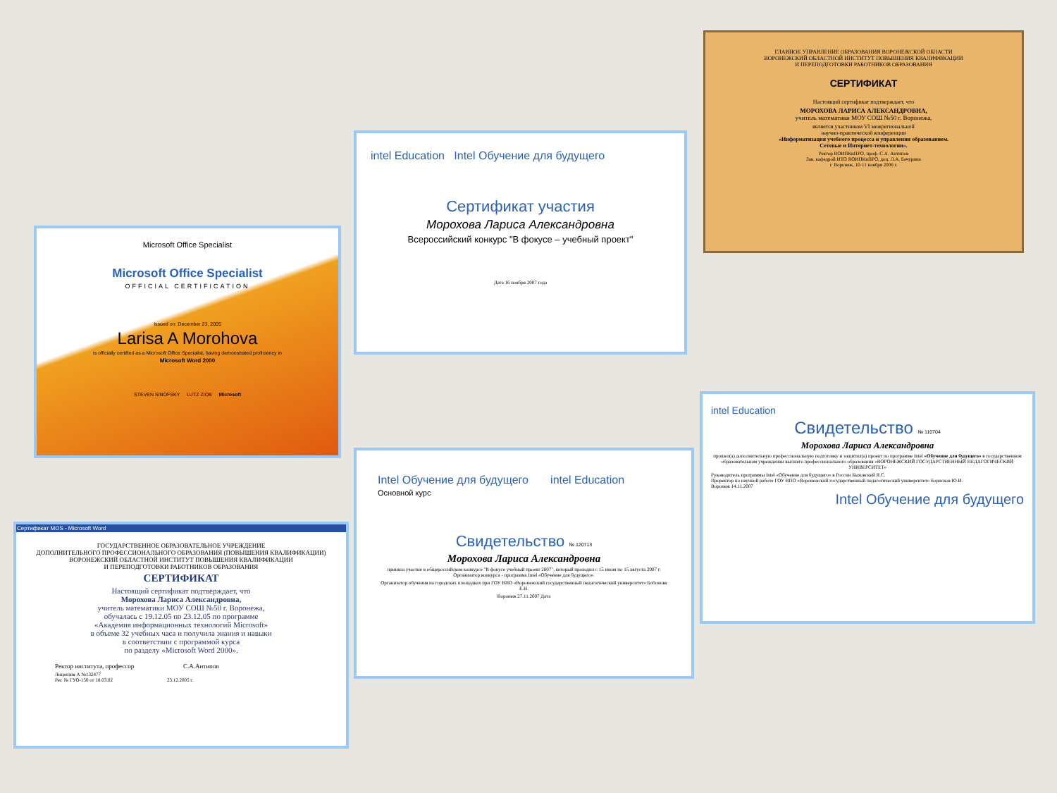ГЛАВНОЕ УПРАВЛЕНИЕ ОБРАЗОВАНИЯ ВОРОНЕЖСКОЙ ОБЛАСТИ
ВОРОНЕЖСКИЙ ОБЛАСТНОЙ ИНСТИТУТ ПОВЫШЕНИЯ КВАЛИФИКАЦИИ
И ПЕРЕПОДГОТОВКИ РАБОТНИКОВ ОБРАЗОВАНИЯ
СЕРТИФИКАТ
Настоящий сертификат подтверждает, что
МОРОХОВА ЛАРИСА АЛЕКСАНДРОВНА,
учитель математики МОУ СОШ №50 г. Воронежа,
является участником VI межрегиональной
научно-практической конференции
«Информатизация учебного процесса и управления образованием.
Сетевые и Интернет-технологии».
Ректор ВОИПКиПРО, проф. С.А. Антипов
Зав. кафедрой ИТО ВОИПКиПРО, доц. Л.А. Бачурина
г. Воронеж, 10-11 ноября 2006 г.
intel Education Intel Обучение для будущего
Сертификат участия
Морохова Лариса Александровна
Всероссийский конкурс "В фокусе – учебный проект"
Дата 16 ноября 2007 года
Microsoft Office Specialist
Microsoft Office Specialist
OFFICIAL CERTIFICATION
Issued on: December 23, 2005
Larisa A Morohova
is officially certified as a Microsoft Office Specialist, having demonstrated proficiency in
Microsoft Word 2000
STEVEN SINOFSKY LUTZ ZIOB Microsoft
Intel Обучение для будущего intel Education
Основной курс
Свидетельство № 120713
Морохова Лариса Александровна
приняла участие в общероссийском конкурсе "В фокусе учебный проект 2007", который проходил с 15 июня по 15 августа 2007 г.
Организатор конкурса - программа Intel «Обучение для будущего».
Организатор обучения на городских площадках при ГОУ ВПО «Воронежский государственный педагогический университет» Бобонова Е.Н.
Воронеж 27.11.2007 Дата
intel Education
Свидетельство № 110704
Морохова Лариса Александровна
прошел(а) дополнительную профессиональную подготовку и защитил(а) проект по программе Intel «Обучение для будущего» в государственном образовательном учреждении высшего профессионального образования «ВОРОНЕЖСКИЙ ГОСУДАРСТВЕННЫЙ ПЕДАГОГИЧЕСКИЙ УНИВЕРСИТЕТ»
Руководитель программы Intel «Обучение для будущего» в России Быховский Я.С.
Проректор по научной работе ГОУ ВПО «Воронежский государственный педагогический университет» Борисков Ю.И.
Воронеж 14.11.2007
Intel Обучение для будущего
Сертификат MOS - Microsoft Word
ГОСУДАРСТВЕННОЕ ОБРАЗОВАТЕЛЬНОЕ УЧРЕЖДЕНИЕ
ДОПОЛНИТЕЛЬНОГО ПРОФЕССИОНАЛЬНОГО ОБРАЗОВАНИЯ (ПОВЫШЕНИЯ КВАЛИФИКАЦИИ)
ВОРОНЕЖСКИЙ ОБЛАСТНОЙ ИНСТИТУТ ПОВЫШЕНИЯ КВАЛИФИКАЦИИ
И ПЕРЕПОДГОТОВКИ РАБОТНИКОВ ОБРАЗОВАНИЯ
СЕРТИФИКАТ
Настоящий сертификат подтверждает, что
Морохова Лариса Александровна,
учитель математики МОУ СОШ №50 г. Воронежа,
обучалась с 19.12.05 по 23.12.05 по программе
«Академия информационных технологий Microsoft»
в объеме 32 учебных часа и получила знания и навыки
в соответствии с программой курса
по разделу «Microsoft Word 2000».
Ректор института, профессор С.А.Антипов
Лицензия А №132477
Рег. № ГУО-150 от 18.03.02 23.12.2005 г.